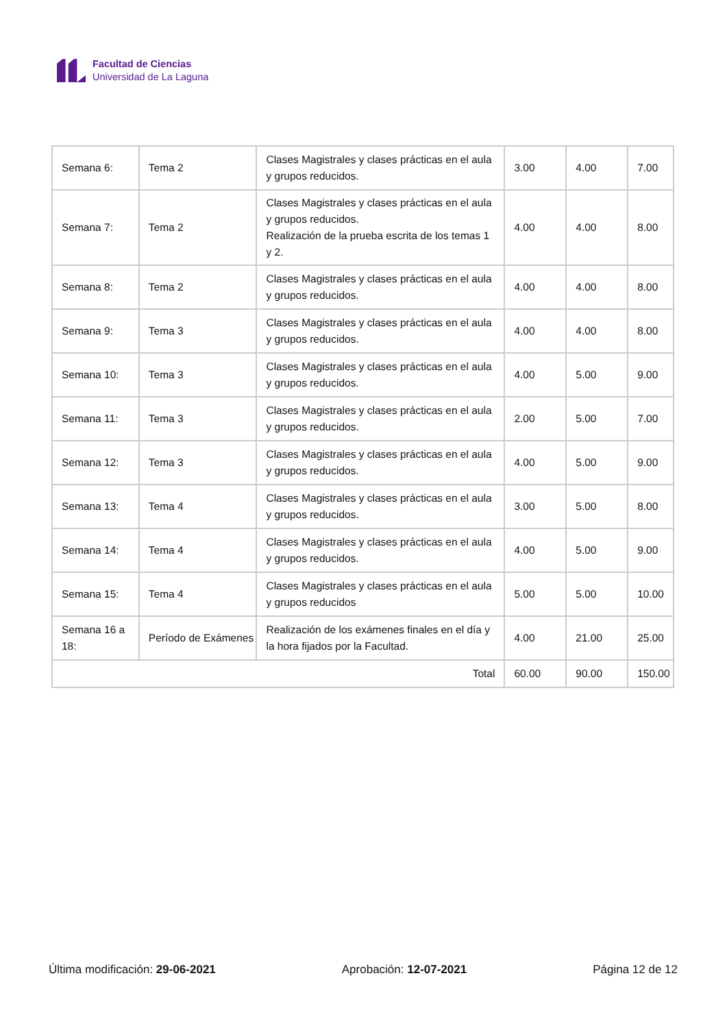Facultad de Ciencias
Universidad de La Laguna
| Semana 6: | Tema 2 | Clases Magistrales y clases prácticas en el aula y grupos reducidos. | 3.00 | 4.00 | 7.00 |
| Semana 7: | Tema 2 | Clases Magistrales y clases prácticas en el aula y grupos reducidos. Realización de la prueba escrita de los temas 1 y 2. | 4.00 | 4.00 | 8.00 |
| Semana 8: | Tema 2 | Clases Magistrales y clases prácticas en el aula y grupos reducidos. | 4.00 | 4.00 | 8.00 |
| Semana 9: | Tema 3 | Clases Magistrales y clases prácticas en el aula y grupos reducidos. | 4.00 | 4.00 | 8.00 |
| Semana 10: | Tema 3 | Clases Magistrales y clases prácticas en el aula y grupos reducidos. | 4.00 | 5.00 | 9.00 |
| Semana 11: | Tema 3 | Clases Magistrales y clases prácticas en el aula y grupos reducidos. | 2.00 | 5.00 | 7.00 |
| Semana 12: | Tema 3 | Clases Magistrales y clases prácticas en el aula y grupos reducidos. | 4.00 | 5.00 | 9.00 |
| Semana 13: | Tema 4 | Clases Magistrales y clases prácticas en el aula y grupos reducidos. | 3.00 | 5.00 | 8.00 |
| Semana 14: | Tema 4 | Clases Magistrales y clases prácticas en el aula y grupos reducidos. | 4.00 | 5.00 | 9.00 |
| Semana 15: | Tema 4 | Clases Magistrales y clases prácticas en el aula y grupos reducidos | 5.00 | 5.00 | 10.00 |
| Semana 16 a 18: | Período de Exámenes | Realización de los exámenes finales en el día y la hora fijados por la Facultad. | 4.00 | 21.00 | 25.00 |
| Total | | | 60.00 | 90.00 | 150.00 |
Última modificación: 29-06-2021 Aprobación: 12-07-2021 Página 12 de 12